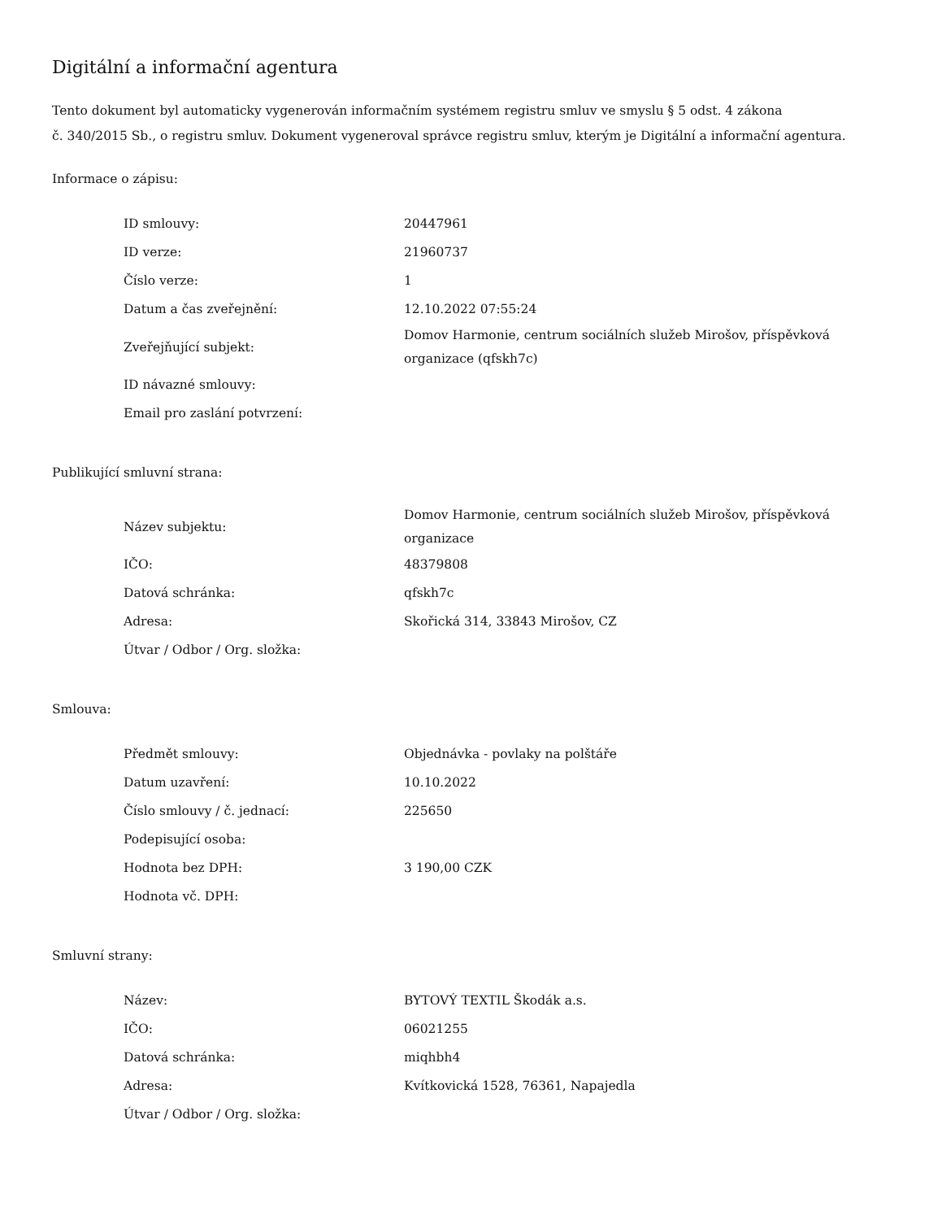Digitální a informační agentura
Tento dokument byl automaticky vygenerován informačním systémem registru smluv ve smyslu § 5 odst. 4 zákona
č. 340/2015 Sb., o registru smluv. Dokument vygeneroval správce registru smluv, kterým je Digitální a informační agentura.
Informace o zápisu:
| ID smlouvy: | 20447961 |
| ID verze: | 21960737 |
| Číslo verze: | 1 |
| Datum a čas zveřejnění: | 12.10.2022 07:55:24 |
| Zveřejňující subjekt: | Domov Harmonie, centrum sociálních služeb Mirošov, příspěvková organizace (qfskh7c) |
| ID návazné smlouvy: | |
| Email pro zaslání potvrzení: | |
Publikující smluvní strana:
| Název subjektu: | Domov Harmonie, centrum sociálních služeb Mirošov, příspěvková organizace |
| IČO: | 48379808 |
| Datová schránka: | qfskh7c |
| Adresa: | Skořická 314, 33843 Mirošov, CZ |
| Útvar / Odbor / Org. složka: | |
Smlouva:
| Předmět smlouvy: | Objednávka - povlaky na polštáře |
| Datum uzavření: | 10.10.2022 |
| Číslo smlouvy / č. jednací: | 225650 |
| Podepisující osoba: | |
| Hodnota bez DPH: | 3 190,00 CZK |
| Hodnota vč. DPH: | |
Smluvní strany:
| Název: | BYTOVÝ TEXTIL Škodák a.s. |
| IČO: | 06021255 |
| Datová schránka: | miqhbh4 |
| Adresa: | Kvítkovická 1528, 76361, Napajedla |
| Útvar / Odbor / Org. složka: | |